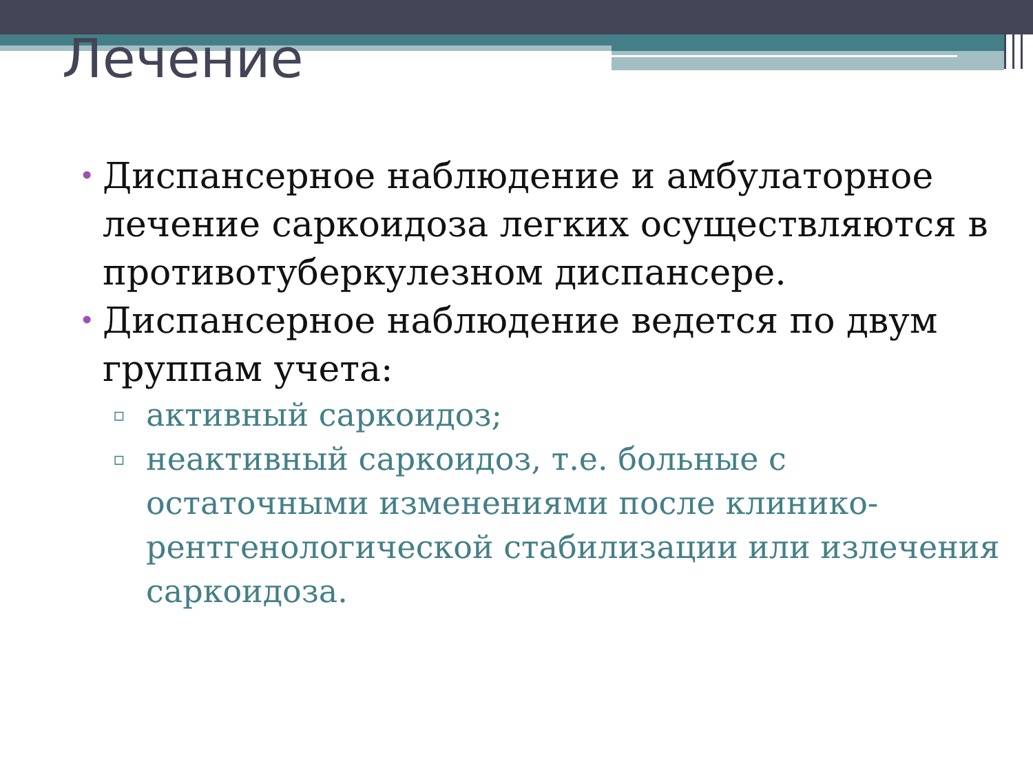Лечение
• Диспансерное наблюдение и амбулаторное лечение саркоидоза легких осуществляются в противотуберкулезном диспансере.
• Диспансерное наблюдение ведется по двум группам учета:
▫ активный саркоидоз;
▫ неактивный саркоидоз, т.е. больные с остаточными изменениями после клинико-рентгенологической стабилизации или излечения саркоидоза.